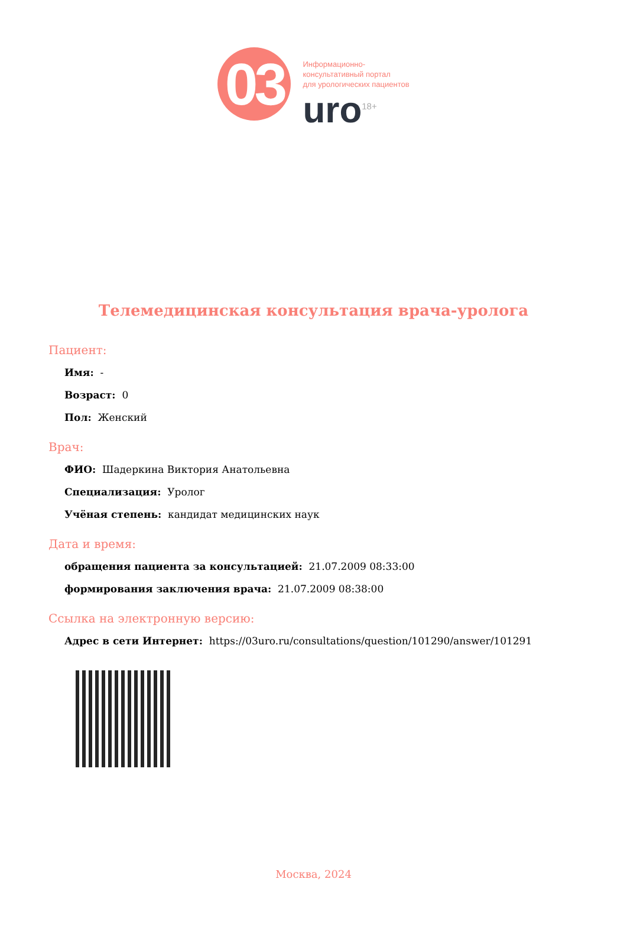03
Информационно-
консультативный портал
для урологических пациентов
uro<sup>18+</sup>
Телемедицинская консультация врача-уролога
Пациент:
Имя: -
Возраст: 0
Пол: Женский
Врач:
ФИО: Шадеркина Виктория Анатольевна
Специализация: Уролог
Учёная степень: кандидат медицинских наук
Дата и время:
обращения пациента за консультацией: 21.07.2009 08:33:00
формирования заключения врача: 21.07.2009 08:38:00
Ссылка на электронную версию:
Адрес в сети Интернет: https://03uro.ru/consultations/question/101290/answer/101291
Москва, 2024